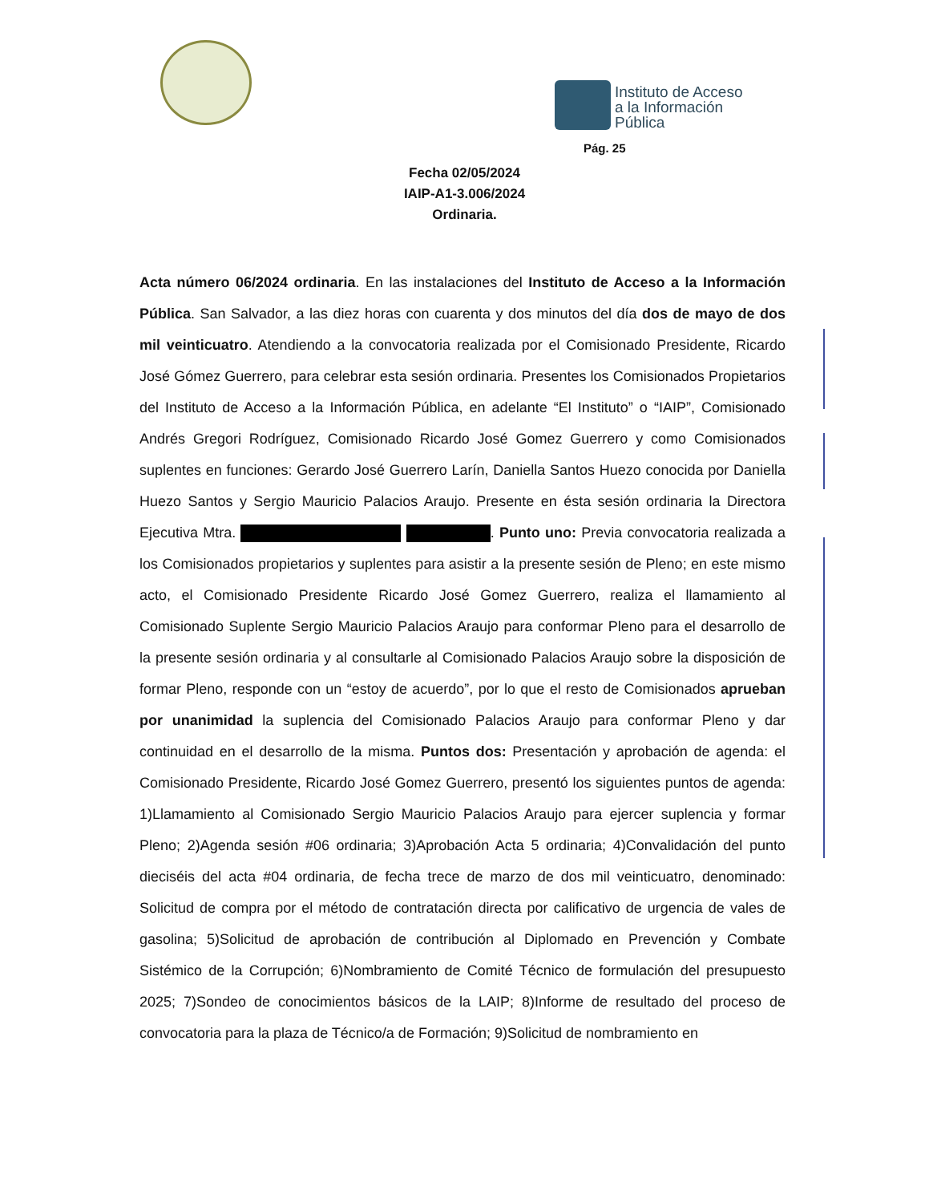Instituto de Acceso
a la Información
Pública
Pág. 25
Fecha 02/05/2024
IAIP-A1-3.006/2024
Ordinaria.
Acta número 06/2024 ordinaria. En las instalaciones del Instituto de Acceso a la Información Pública. San Salvador, a las diez horas con cuarenta y dos minutos del día dos de mayo de dos mil veinticuatro. Atendiendo a la convocatoria realizada por el Comisionado Presidente, Ricardo José Gómez Guerrero, para celebrar esta sesión ordinaria. Presentes los Comisionados Propietarios del Instituto de Acceso a la Información Pública, en adelante “El Instituto” o “IAIP”, Comisionado Andrés Gregori Rodríguez, Comisionado Ricardo José Gomez Guerrero y como Comisionados suplentes en funciones: Gerardo José Guerrero Larín, Daniella Santos Huezo conocida por Daniella Huezo Santos y Sergio Mauricio Palacios Araujo. Presente en ésta sesión ordinaria la Directora Ejecutiva Mtra. . Punto uno: Previa convocatoria realizada a los Comisionados propietarios y suplentes para asistir a la presente sesión de Pleno; en este mismo acto, el Comisionado Presidente Ricardo José Gomez Guerrero, realiza el llamamiento al Comisionado Suplente Sergio Mauricio Palacios Araujo para conformar Pleno para el desarrollo de la presente sesión ordinaria y al consultarle al Comisionado Palacios Araujo sobre la disposición de formar Pleno, responde con un “estoy de acuerdo”, por lo que el resto de Comisionados aprueban por unanimidad la suplencia del Comisionado Palacios Araujo para conformar Pleno y dar continuidad en el desarrollo de la misma. Puntos dos: Presentación y aprobación de agenda: el Comisionado Presidente, Ricardo José Gomez Guerrero, presentó los siguientes puntos de agenda: 1)Llamamiento al Comisionado Sergio Mauricio Palacios Araujo para ejercer suplencia y formar Pleno; 2)Agenda sesión #06 ordinaria; 3)Aprobación Acta 5 ordinaria; 4)Convalidación del punto dieciséis del acta #04 ordinaria, de fecha trece de marzo de dos mil veinticuatro, denominado: Solicitud de compra por el método de contratación directa por calificativo de urgencia de vales de gasolina; 5)Solicitud de aprobación de contribución al Diplomado en Prevención y Combate Sistémico de la Corrupción; 6)Nombramiento de Comité Técnico de formulación del presupuesto 2025; 7)Sondeo de conocimientos básicos de la LAIP; 8)Informe de resultado del proceso de convocatoria para la plaza de Técnico/a de Formación; 9)Solicitud de nombramiento en